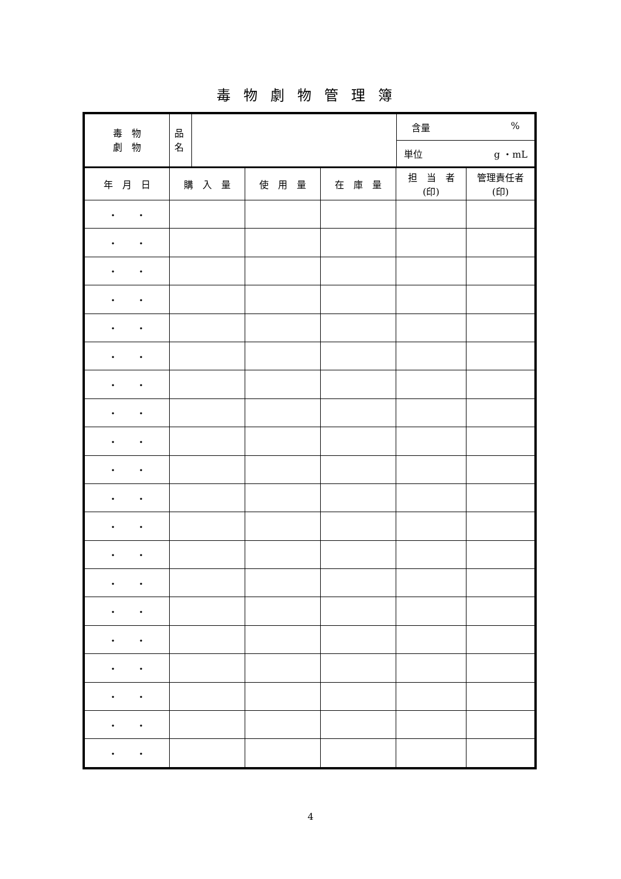毒物劇物管理簿
| 毒 物 劇 物 | 品 名 | | 含量 % |
| | | | 単位 g ・mL |
| 年 月 日 | 購 入 量 | 使 用 量 | 在 庫 量 | 担 当 者 (印) | 管理責任者 (印) |
| --- | --- | --- | --- | --- | --- |
| ・ ・ | | | | | |
| ・ ・ | | | | | |
| ・ ・ | | | | | |
| ・ ・ | | | | | |
| ・ ・ | | | | | |
| ・ ・ | | | | | |
| ・ ・ | | | | | |
| ・ ・ | | | | | |
| ・ ・ | | | | | |
| ・ ・ | | | | | |
| ・ ・ | | | | | |
| ・ ・ | | | | | |
| ・ ・ | | | | | |
| ・ ・ | | | | | |
| ・ ・ | | | | | |
| ・ ・ | | | | | |
| ・ ・ | | | | | |
| ・ ・ | | | | | |
| ・ ・ | | | | | |
| ・ ・ | | | | | |
4